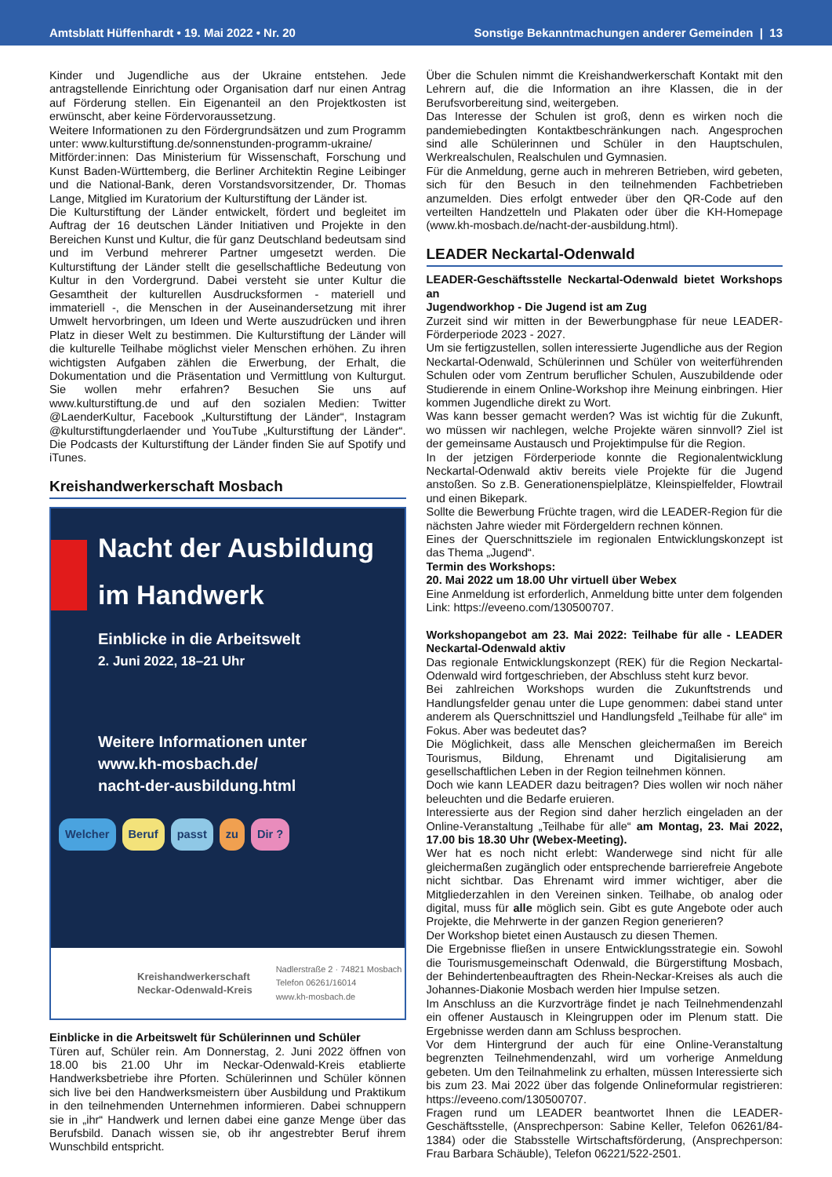Amtsblatt Hüffenhardt • 19. Mai 2022 • Nr. 20 Sonstige Bekanntmachungen anderer Gemeinden | 13
Kinder und Jugendliche aus der Ukraine entstehen. Jede antragstellende Einrichtung oder Organisation darf nur einen Antrag auf Förderung stellen. Ein Eigenanteil an den Projektkosten ist erwünscht, aber keine Fördervoraussetzung.
Weitere Informationen zu den Fördergrundsätzen und zum Programm unter: www.kulturstiftung.de/sonnenstunden-programm-ukraine/
Mitförder:innen: Das Ministerium für Wissenschaft, Forschung und Kunst Baden-Württemberg, die Berliner Architektin Regine Leibinger und die National-Bank, deren Vorstandsvorsitzender, Dr. Thomas Lange, Mitglied im Kuratorium der Kulturstiftung der Länder ist.
Die Kulturstiftung der Länder entwickelt, fördert und begleitet im Auftrag der 16 deutschen Länder Initiativen und Projekte in den Bereichen Kunst und Kultur, die für ganz Deutschland bedeutsam sind und im Verbund mehrerer Partner umgesetzt werden. Die Kulturstiftung der Länder stellt die gesellschaftliche Bedeutung von Kultur in den Vordergrund. Dabei versteht sie unter Kultur die Gesamtheit der kulturellen Ausdrucksformen - materiell und immateriell -, die Menschen in der Auseinandersetzung mit ihrer Umwelt hervorbringen, um Ideen und Werte auszudrücken und ihren Platz in dieser Welt zu bestimmen. Die Kulturstiftung der Länder will die kulturelle Teilhabe möglichst vieler Menschen erhöhen. Zu ihren wichtigsten Aufgaben zählen die Erwerbung, der Erhalt, die Dokumentation und die Präsentation und Vermittlung von Kulturgut. Sie wollen mehr erfahren? Besuchen Sie uns auf www.kulturstiftung.de und auf den sozialen Medien: Twitter @LaenderKultur, Facebook „Kulturstiftung der Länder“, Instagram @kulturstiftungderlaender und YouTube „Kulturstiftung der Länder“. Die Podcasts der Kulturstiftung der Länder finden Sie auf Spotify und iTunes.
Kreishandwerkerschaft Mosbach
Nacht der Ausbildung
im Handwerk
Einblicke in die Arbeitswelt
2. Juni 2022, 18–21 Uhr
Weitere Informationen unter
www.kh-mosbach.de/
nacht-der-ausbildung.html
Welcher Beruf passt zu Dir ?
Kreishandwerkerschaft
Neckar-Odenwald-Kreis Nadlerstraße 2 · 74821 Mosbach
Telefon 06261/16014
www.kh-mosbach.de
Einblicke in die Arbeitswelt für Schülerinnen und Schüler
Türen auf, Schüler rein. Am Donnerstag, 2. Juni 2022 öffnen von 18.00 bis 21.00 Uhr im Neckar-Odenwald-Kreis etablierte Handwerksbetriebe ihre Pforten. Schülerinnen und Schüler können sich live bei den Handwerksmeistern über Ausbildung und Praktikum in den teilnehmenden Unternehmen informieren. Dabei schnuppern sie in „ihr“ Handwerk und lernen dabei eine ganze Menge über das Berufsbild. Danach wissen sie, ob ihr angestrebter Beruf ihrem Wunschbild entspricht.
Über die Schulen nimmt die Kreishandwerkerschaft Kontakt mit den Lehrern auf, die die Information an ihre Klassen, die in der Berufsvorbereitung sind, weitergeben.
Das Interesse der Schulen ist groß, denn es wirken noch die pandemiebedingten Kontaktbeschränkungen nach. Angesprochen sind alle Schülerinnen und Schüler in den Hauptschulen, Werkrealschulen, Realschulen und Gymnasien.
Für die Anmeldung, gerne auch in mehreren Betrieben, wird gebeten, sich für den Besuch in den teilnehmenden Fachbetrieben anzumelden. Dies erfolgt entweder über den QR-Code auf den verteilten Handzetteln und Plakaten oder über die KH-Homepage (www.kh-mosbach.de/nacht-der-ausbildung.html).
LEADER Neckartal-Odenwald
LEADER-Geschäftsstelle Neckartal-Odenwald bietet Workshops an
Jugendworkhop - Die Jugend ist am Zug
Zurzeit sind wir mitten in der Bewerbungphase für neue LEADER-Förderperiode 2023 - 2027.
Um sie fertigzustellen, sollen interessierte Jugendliche aus der Region Neckartal-Odenwald, Schülerinnen und Schüler von weiterführenden Schulen oder vom Zentrum beruflicher Schulen, Auszubildende oder Studierende in einem Online-Workshop ihre Meinung einbringen. Hier kommen Jugendliche direkt zu Wort.
Was kann besser gemacht werden? Was ist wichtig für die Zukunft, wo müssen wir nachlegen, welche Projekte wären sinnvoll? Ziel ist der gemeinsame Austausch und Projektimpulse für die Region.
In der jetzigen Förderperiode konnte die Regionalentwicklung Neckartal-Odenwald aktiv bereits viele Projekte für die Jugend anstoßen. So z.B. Generationenspielplätze, Kleinspielfelder, Flowtrail und einen Bikepark.
Sollte die Bewerbung Früchte tragen, wird die LEADER-Region für die nächsten Jahre wieder mit Fördergeldern rechnen können.
Eines der Querschnittsziele im regionalen Entwicklungskonzept ist das Thema „Jugend“.
Termin des Workshops:
20. Mai 2022 um 18.00 Uhr virtuell über Webex
Eine Anmeldung ist erforderlich, Anmeldung bitte unter dem folgenden Link: https://eveeno.com/130500707.
Workshopangebot am 23. Mai 2022: Teilhabe für alle - LEADER Neckartal-Odenwald aktiv
Das regionale Entwicklungskonzept (REK) für die Region Neckartal-Odenwald wird fortgeschrieben, der Abschluss steht kurz bevor.
Bei zahlreichen Workshops wurden die Zukunftstrends und Handlungsfelder genau unter die Lupe genommen: dabei stand unter anderem als Querschnittsziel und Handlungsfeld „Teilhabe für alle“ im Fokus. Aber was bedeutet das?
Die Möglichkeit, dass alle Menschen gleichermaßen im Bereich Tourismus, Bildung, Ehrenamt und Digitalisierung am gesellschaftlichen Leben in der Region teilnehmen können.
Doch wie kann LEADER dazu beitragen? Dies wollen wir noch näher beleuchten und die Bedarfe eruieren.
Interessierte aus der Region sind daher herzlich eingeladen an der Online-Veranstaltung „Teilhabe für alle“ am Montag, 23. Mai 2022, 17.00 bis 18.30 Uhr (Webex-Meeting).
Wer hat es noch nicht erlebt: Wanderwege sind nicht für alle gleichermaßen zugänglich oder entsprechende barrierefreie Angebote nicht sichtbar. Das Ehrenamt wird immer wichtiger, aber die Mitgliederzahlen in den Vereinen sinken. Teilhabe, ob analog oder digital, muss für alle möglich sein. Gibt es gute Angebote oder auch Projekte, die Mehrwerte in der ganzen Region generieren?
Der Workshop bietet einen Austausch zu diesen Themen.
Die Ergebnisse fließen in unsere Entwicklungsstrategie ein. Sowohl die Tourismusgemeinschaft Odenwald, die Bürgerstiftung Mosbach, der Behindertenbeauftragten des Rhein-Neckar-Kreises als auch die Johannes-Diakonie Mosbach werden hier Impulse setzen.
Im Anschluss an die Kurzvorträge findet je nach Teilnehmendenzahl ein offener Austausch in Kleingruppen oder im Plenum statt. Die Ergebnisse werden dann am Schluss besprochen.
Vor dem Hintergrund der auch für eine Online-Veranstaltung begrenzten Teilnehmendenzahl, wird um vorherige Anmeldung gebeten. Um den Teilnahmelink zu erhalten, müssen Interessierte sich bis zum 23. Mai 2022 über das folgende Onlineformular registrieren: https://eveeno.com/130500707.
Fragen rund um LEADER beantwortet Ihnen die LEADER-Geschäftsstelle, (Ansprechperson: Sabine Keller, Telefon 06261/84-1384) oder die Stabsstelle Wirtschaftsförderung, (Ansprechperson: Frau Barbara Schäuble), Telefon 06221/522-2501.